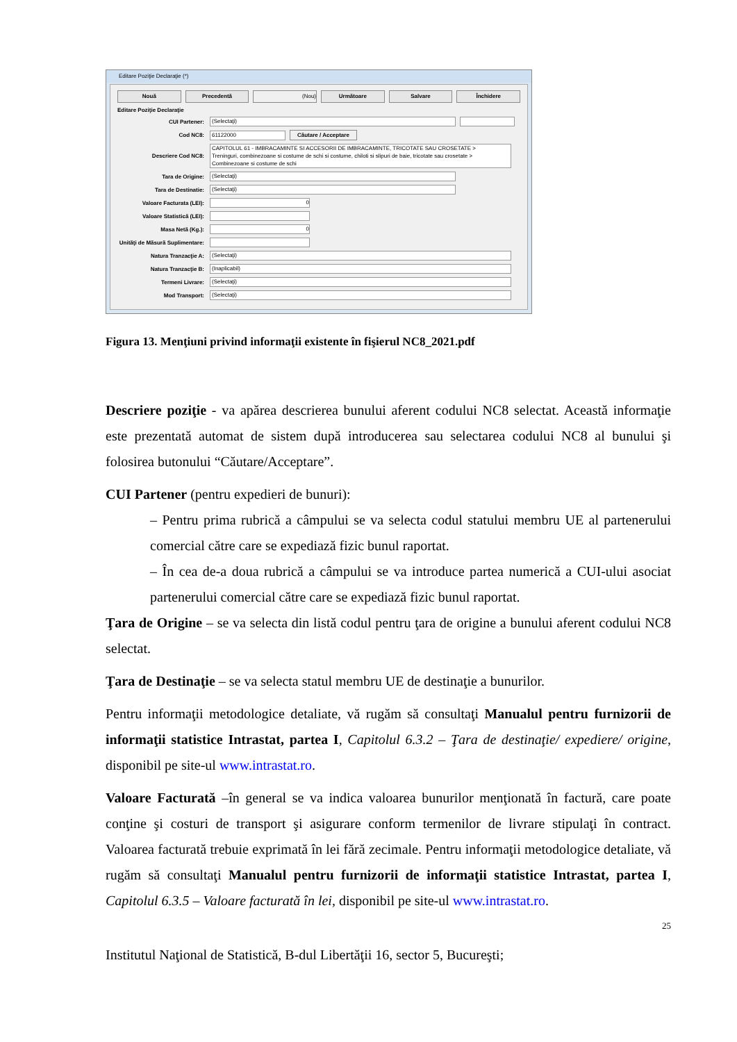Editare Poziţie Declaraţie (*)
Nouă Precedentă (Nou) Următoare Salvare Închidere
Editare Poziţie Declaraţie
CUI Partener: (Selectaţi)
Cod NC8: 61122000 Căutare / Acceptare
Descriere Cod NC8: CAPITOLUL 61 - IMBRACAMINTE SI ACCESORII DE IMBRACAMINTE, TRICOTATE SAU CROSETATE >
Treninguri, combinezoane si costume de schi si costume, chiloti si slipuri de baie, tricotate sau crosetate >
Combinezoane si costume de schi
Tara de Origine: (Selectaţi)
Tara de Destinatie: (Selectaţi)
Valoare Facturata (LEI): 0
Valoare Statistică (LEI):
Masa Netă (Kg.): 0
Unităţi de Măsură Suplimentare:
Natura Tranzacţie A: (Selectaţi)
Natura Tranzacţie B: (Inaplicabil)
Termeni Livrare: (Selectaţi)
Mod Transport: (Selectaţi)
Figura 13. Menţiuni privind informaţii existente în fişierul NC8_2021.pdf
Descriere poziţie - va apărea descrierea bunului aferent codului NC8 selectat. Această informaţie este prezentată automat de sistem după introducerea sau selectarea codului NC8 al bunului şi folosirea butonului “Căutare/Acceptare”.
CUI Partener (pentru expedieri de bunuri):
– Pentru prima rubrică a câmpului se va selecta codul statului membru UE al partenerului comercial către care se expediază fizic bunul raportat.
– În cea de-a doua rubrică a câmpului se va introduce partea numerică a CUI-ului asociat partenerului comercial către care se expediază fizic bunul raportat.
Ţara de Origine – se va selecta din listă codul pentru ţara de origine a bunului aferent codului NC8 selectat.
Ţara de Destinaţie – se va selecta statul membru UE de destinaţie a bunurilor.
Pentru informaţii metodologice detaliate, vă rugăm să consultaţi Manualul pentru furnizorii de informaţii statistice Intrastat, partea I, Capitolul 6.3.2 – Ţara de destinaţie/ expediere/ origine, disponibil pe site-ul www.intrastat.ro.
Valoare Facturată –în general se va indica valoarea bunurilor menţionată în factură, care poate conţine şi costuri de transport şi asigurare conform termenilor de livrare stipulaţi în contract. Valoarea facturată trebuie exprimată în lei fără zecimale. Pentru informaţii metodologice detaliate, vă rugăm să consultaţi Manualul pentru furnizorii de informaţii statistice Intrastat, partea I, Capitolul 6.3.5 – Valoare facturată în lei, disponibil pe site-ul www.intrastat.ro.
25
Institutul Naţional de Statistică, B-dul Libertăţii 16, sector 5, Bucureşti;